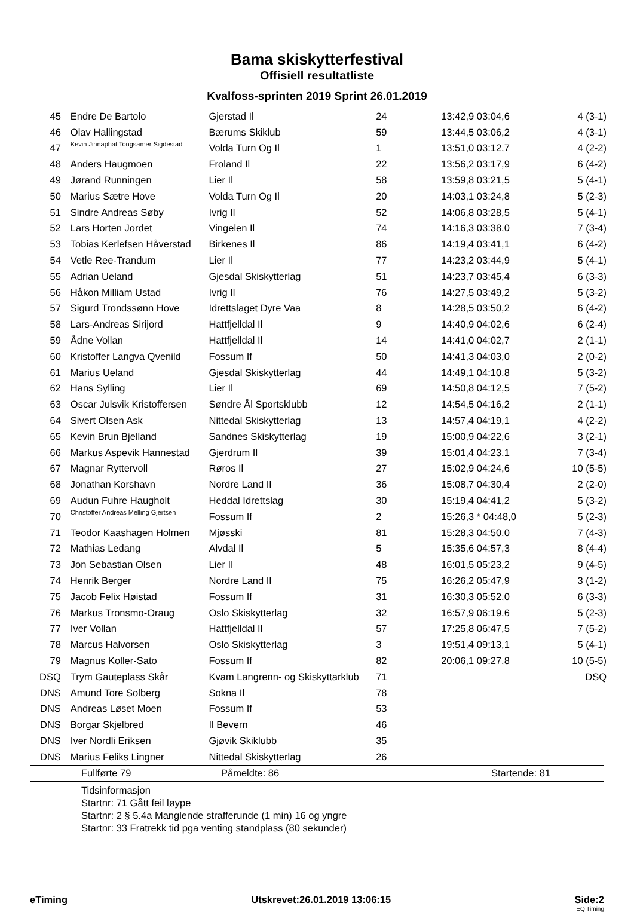Bama skiskytterfestival
Offisiell resultatliste
Kvalfoss-sprinten 2019 Sprint 26.01.2019
| 45 | Endre De Bartolo | Gjerstad Il | 24 | 13:42,9 03:04,6 | 4 (3-1) |
| 46 | Olav Hallingstad | Bærums Skiklub | 59 | 13:44,5 03:06,2 | 4 (3-1) |
| 47 | Kevin Jinnaphat Tongsamer Sigdestad | Volda Turn Og Il | 1 | 13:51,0 03:12,7 | 4 (2-2) |
| 48 | Anders Haugmoen | Froland Il | 22 | 13:56,2 03:17,9 | 6 (4-2) |
| 49 | Jørand Runningen | Lier Il | 58 | 13:59,8 03:21,5 | 5 (4-1) |
| 50 | Marius Sætre Hove | Volda Turn Og Il | 20 | 14:03,1 03:24,8 | 5 (2-3) |
| 51 | Sindre Andreas Søby | Ivrig Il | 52 | 14:06,8 03:28,5 | 5 (4-1) |
| 52 | Lars Horten Jordet | Vingelen Il | 74 | 14:16,3 03:38,0 | 7 (3-4) |
| 53 | Tobias Kerlefsen Håverstad | Birkenes Il | 86 | 14:19,4 03:41,1 | 6 (4-2) |
| 54 | Vetle Ree-Trandum | Lier Il | 77 | 14:23,2 03:44,9 | 5 (4-1) |
| 55 | Adrian Ueland | Gjesdal Skiskytterlag | 51 | 14:23,7 03:45,4 | 6 (3-3) |
| 56 | Håkon Milliam Ustad | Ivrig Il | 76 | 14:27,5 03:49,2 | 5 (3-2) |
| 57 | Sigurd Trondssønn Hove | Idrettslaget Dyre Vaa | 8 | 14:28,5 03:50,2 | 6 (4-2) |
| 58 | Lars-Andreas Sirijord | Hattfjelldal Il | 9 | 14:40,9 04:02,6 | 6 (2-4) |
| 59 | Ådne Vollan | Hattfjelldal Il | 14 | 14:41,0 04:02,7 | 2 (1-1) |
| 60 | Kristoffer Langva Qvenild | Fossum If | 50 | 14:41,3 04:03,0 | 2 (0-2) |
| 61 | Marius Ueland | Gjesdal Skiskytterlag | 44 | 14:49,1 04:10,8 | 5 (3-2) |
| 62 | Hans Sylling | Lier Il | 69 | 14:50,8 04:12,5 | 7 (5-2) |
| 63 | Oscar Julsvik Kristoffersen | Søndre Ål Sportsklubb | 12 | 14:54,5 04:16,2 | 2 (1-1) |
| 64 | Sivert Olsen Ask | Nittedal Skiskytterlag | 13 | 14:57,4 04:19,1 | 4 (2-2) |
| 65 | Kevin Brun Bjelland | Sandnes Skiskytterlag | 19 | 15:00,9 04:22,6 | 3 (2-1) |
| 66 | Markus Aspevik Hannestad | Gjerdrum Il | 39 | 15:01,4 04:23,1 | 7 (3-4) |
| 67 | Magnar Ryttervoll | Røros Il | 27 | 15:02,9 04:24,6 | 10 (5-5) |
| 68 | Jonathan Korshavn | Nordre Land Il | 36 | 15:08,7 04:30,4 | 2 (2-0) |
| 69 | Audun Fuhre Haugholt | Heddal Idrettslag | 30 | 15:19,4 04:41,2 | 5 (3-2) |
| 70 | Christoffer Andreas Melling Gjertsen | Fossum If | 2 | 15:26,3 * 04:48,0 | 5 (2-3) |
| 71 | Teodor Kaashagen Holmen | Mjøsski | 81 | 15:28,3 04:50,0 | 7 (4-3) |
| 72 | Mathias Ledang | Alvdal Il | 5 | 15:35,6 04:57,3 | 8 (4-4) |
| 73 | Jon Sebastian Olsen | Lier Il | 48 | 16:01,5 05:23,2 | 9 (4-5) |
| 74 | Henrik Berger | Nordre Land Il | 75 | 16:26,2 05:47,9 | 3 (1-2) |
| 75 | Jacob Felix Høistad | Fossum If | 31 | 16:30,3 05:52,0 | 6 (3-3) |
| 76 | Markus Tronsmo-Oraug | Oslo Skiskytterlag | 32 | 16:57,9 06:19,6 | 5 (2-3) |
| 77 | Iver Vollan | Hattfjelldal Il | 57 | 17:25,8 06:47,5 | 7 (5-2) |
| 78 | Marcus Halvorsen | Oslo Skiskytterlag | 3 | 19:51,4 09:13,1 | 5 (4-1) |
| 79 | Magnus Koller-Sato | Fossum If | 82 | 20:06,1 09:27,8 | 10 (5-5) |
| DSQ | Trym Gauteplass Skår | Kvam Langrenn- og Skiskyttarklub | 71 | | DSQ |
| DNS | Amund Tore Solberg | Sokna Il | 78 | | |
| DNS | Andreas Løset Moen | Fossum If | 53 | | |
| DNS | Borgar Skjelbred | Il Bevern | 46 | | |
| DNS | Iver Nordli Eriksen | Gjøvik Skiklubb | 35 | | |
| DNS | Marius Feliks Lingner | Nittedal Skiskytterlag | 26 | | |
Fullførte 79 Påmeldte: 86 Startende: 81
Tidsinformasjon
Startnr: 71 Gått feil løype
Startnr: 2 § 5.4a Manglende strafferunde (1 min) 16 og yngre
Startnr: 33 Fratrekk tid pga venting standplass (80 sekunder)
eTiming Utskrevet:26.01.2019 13:06:15 Side:2
EQ Timing